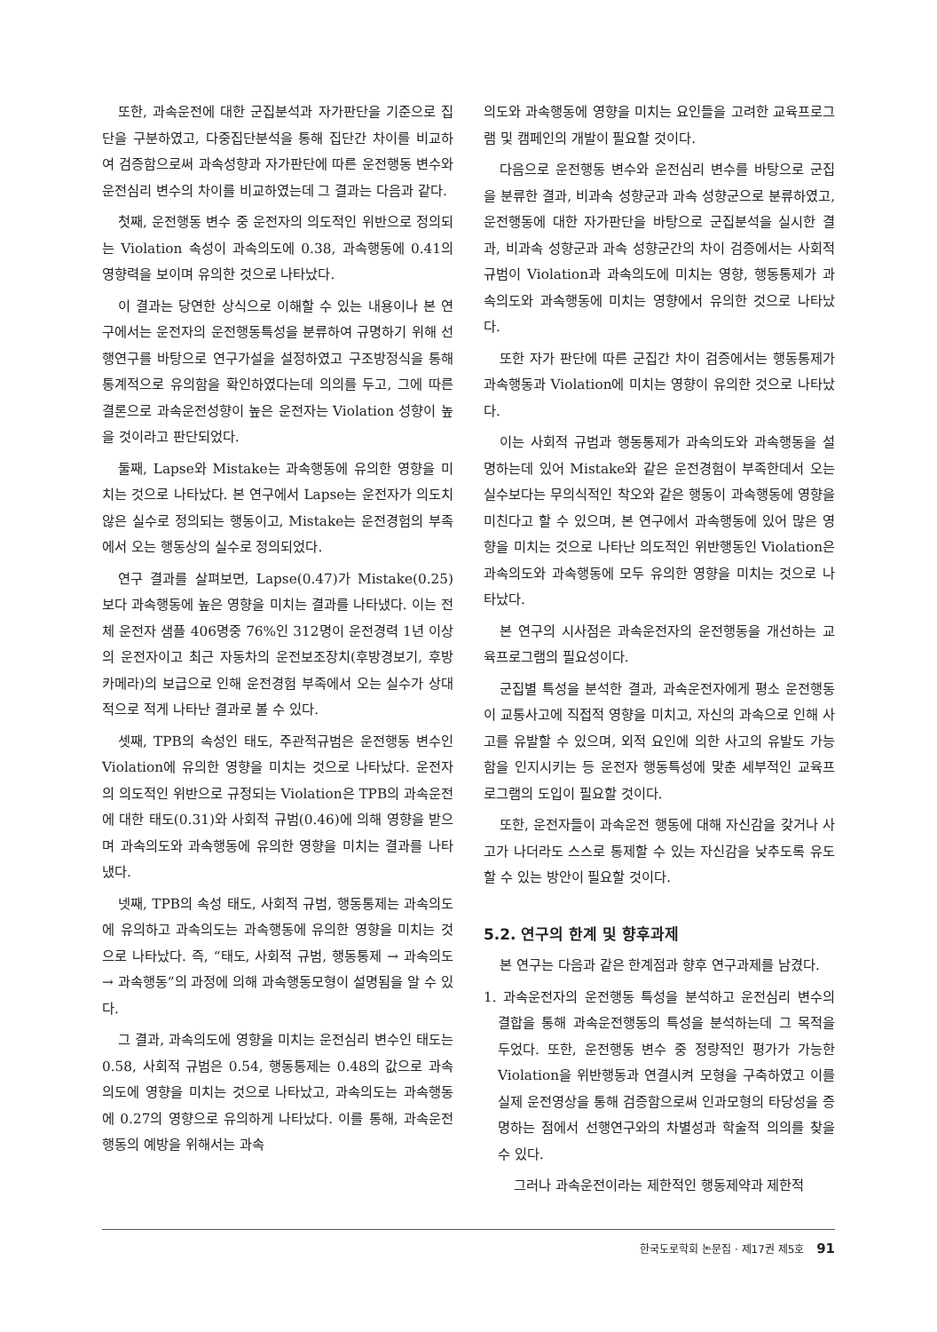또한, 과속운전에 대한 군집분석과 자가판단을 기준으로 집단을 구분하였고, 다중집단분석을 통해 집단간 차이를 비교하여 검증함으로써 과속성향과 자가판단에 따른 운전행동 변수와 운전심리 변수의 차이를 비교하였는데 그 결과는 다음과 같다.
첫째, 운전행동 변수 중 운전자의 의도적인 위반으로 정의되는 Violation 속성이 과속의도에 0.38, 과속행동에 0.41의 영향력을 보이며 유의한 것으로 나타났다.
이 결과는 당연한 상식으로 이해할 수 있는 내용이나 본 연구에서는 운전자의 운전행동특성을 분류하여 규명하기 위해 선행연구를 바탕으로 연구가설을 설정하였고 구조방정식을 통해 통계적으로 유의함을 확인하였다는데 의의를 두고, 그에 따른 결론으로 과속운전성향이 높은 운전자는 Violation 성향이 높을 것이라고 판단되었다.
둘째, Lapse와 Mistake는 과속행동에 유의한 영향을 미치는 것으로 나타났다. 본 연구에서 Lapse는 운전자가 의도치 않은 실수로 정의되는 행동이고, Mistake는 운전경험의 부족에서 오는 행동상의 실수로 정의되었다.
연구 결과를 살펴보면, Lapse(0.47)가 Mistake(0.25)보다 과속행동에 높은 영향을 미치는 결과를 나타냈다. 이는 전체 운전자 샘플 406명중 76%인 312명이 운전경력 1년 이상의 운전자이고 최근 자동차의 운전보조장치(후방경보기, 후방카메라)의 보급으로 인해 운전경험 부족에서 오는 실수가 상대적으로 적게 나타난 결과로 볼 수 있다.
셋째, TPB의 속성인 태도, 주관적규범은 운전행동 변수인 Violation에 유의한 영향을 미치는 것으로 나타났다. 운전자의 의도적인 위반으로 규정되는 Violation은 TPB의 과속운전에 대한 태도(0.31)와 사회적 규범(0.46)에 의해 영향을 받으며 과속의도와 과속행동에 유의한 영향을 미치는 결과를 나타냈다.
넷째, TPB의 속성 태도, 사회적 규범, 행동통제는 과속의도에 유의하고 과속의도는 과속행동에 유의한 영향을 미치는 것으로 나타났다. 즉, “태도, 사회적 규범, 행동통제 → 과속의도 → 과속행동”의 과정에 의해 과속행동모형이 설명됨을 알 수 있다.
그 결과, 과속의도에 영향을 미치는 운전심리 변수인 태도는 0.58, 사회적 규범은 0.54, 행동통제는 0.48의 값으로 과속의도에 영향을 미치는 것으로 나타났고, 과속의도는 과속행동에 0.27의 영향으로 유의하게 나타났다. 이를 통해, 과속운전행동의 예방을 위해서는 과속
의도와 과속행동에 영향을 미치는 요인들을 고려한 교육프로그램 및 캠페인의 개발이 필요할 것이다.
다음으로 운전행동 변수와 운전심리 변수를 바탕으로 군집을 분류한 결과, 비과속 성향군과 과속 성향군으로 분류하였고, 운전행동에 대한 자가판단을 바탕으로 군집분석을 실시한 결과, 비과속 성향군과 과속 성향군간의 차이 검증에서는 사회적 규범이 Violation과 과속의도에 미치는 영향, 행동통제가 과속의도와 과속행동에 미치는 영향에서 유의한 것으로 나타났다.
또한 자가 판단에 따른 군집간 차이 검증에서는 행동통제가 과속행동과 Violation에 미치는 영향이 유의한 것으로 나타났다.
이는 사회적 규범과 행동통제가 과속의도와 과속행동을 설명하는데 있어 Mistake와 같은 운전경험이 부족한데서 오는 실수보다는 무의식적인 착오와 같은 행동이 과속행동에 영향을 미친다고 할 수 있으며, 본 연구에서 과속행동에 있어 많은 영향을 미치는 것으로 나타난 의도적인 위반행동인 Violation은 과속의도와 과속행동에 모두 유의한 영향을 미치는 것으로 나타났다.
본 연구의 시사점은 과속운전자의 운전행동을 개선하는 교육프로그램의 필요성이다.
군집별 특성을 분석한 결과, 과속운전자에게 평소 운전행동이 교통사고에 직접적 영향을 미치고, 자신의 과속으로 인해 사고를 유발할 수 있으며, 외적 요인에 의한 사고의 유발도 가능함을 인지시키는 등 운전자 행동특성에 맞춘 세부적인 교육프로그램의 도입이 필요할 것이다.
또한, 운전자들이 과속운전 행동에 대해 자신감을 갖거나 사고가 나더라도 스스로 통제할 수 있는 자신감을 낮추도록 유도할 수 있는 방안이 필요할 것이다.
5.2. 연구의 한계 및 향후과제
본 연구는 다음과 같은 한계점과 향후 연구과제를 남겼다.
1. 과속운전자의 운전행동 특성을 분석하고 운전심리 변수의 결합을 통해 과속운전행동의 특성을 분석하는데 그 목적을 두었다. 또한, 운전행동 변수 중 정량적인 평가가 가능한 Violation을 위반행동과 연결시켜 모형을 구축하였고 이를 실제 운전영상을 통해 검증함으로써 인과모형의 타당성을 증명하는 점에서 선행연구와의 차별성과 학술적 의의를 찾을 수 있다.
그러나 과속운전이라는 제한적인 행동제약과 제한적
한국도로학회 논문집 · 제17권 제5호 91